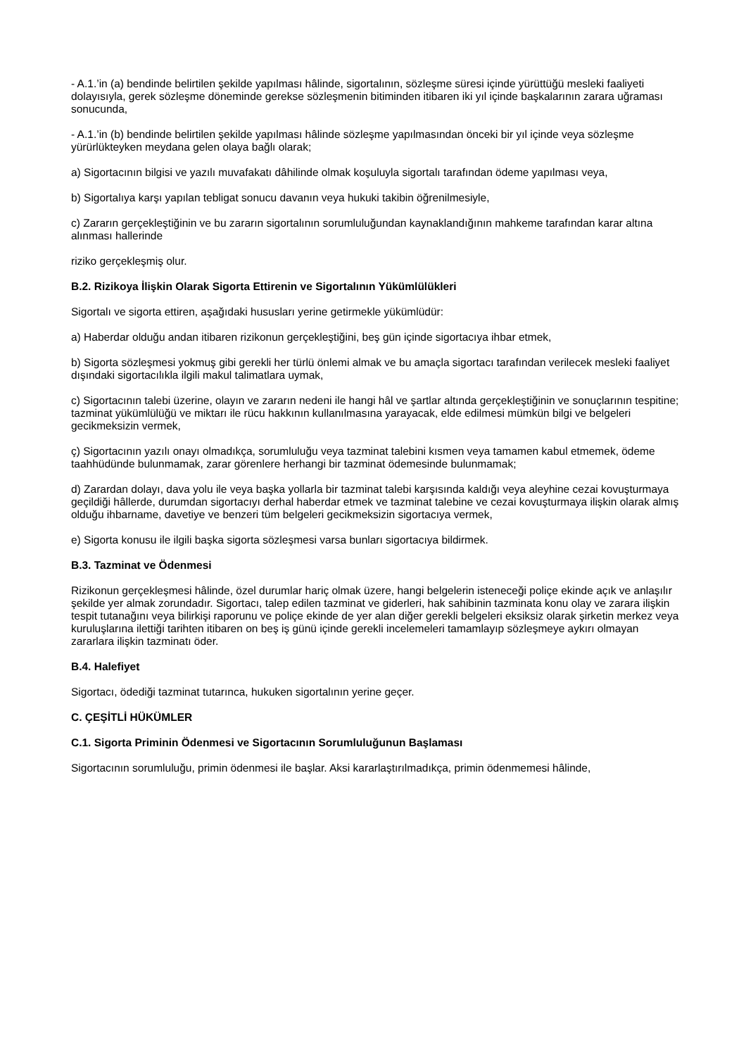- A.1.’in (a) bendinde belirtilen şekilde yapılması hâlinde, sigortalının, sözleşme süresi içinde yürüttüğü mesleki faaliyeti dolayısıyla, gerek sözleşme döneminde gerekse sözleşmenin bitiminden itibaren iki yıl içinde başkalarının zarara uğraması sonucunda,
- A.1.’in (b) bendinde belirtilen şekilde yapılması hâlinde sözleşme yapılmasından önceki bir yıl içinde veya sözleşme yürürlükteyken meydana gelen olaya bağlı olarak;
a) Sigortacının bilgisi ve yazılı muvafakatı dâhilinde olmak koşuluyla sigortalı tarafından ödeme yapılması veya,
b) Sigortalıya karşı yapılan tebligat sonucu davanın veya hukuki takibin öğrenilmesiyle,
c) Zararın gerçekleştiğinin ve bu zararın sigortalının sorumluluğundan kaynaklandığının mahkeme tarafından karar altına alınması hallerinde
riziko gerçekleşmiş olur.
B.2. Rizikoya İlişkin Olarak Sigorta Ettirenin ve Sigortalının Yükümlülükleri
Sigortalı ve sigorta ettiren, aşağıdaki hususları yerine getirmekle yükümlüdür:
a) Haberdar olduğu andan itibaren rizikonun gerçekleştiğini, beş gün içinde sigortacıya ihbar etmek,
b) Sigorta sözleşmesi yokmuş gibi gerekli her türlü önlemi almak ve bu amaçla sigortacı tarafından verilecek mesleki faaliyet dışındaki sigortacılıkla ilgili makul talimatlara uymak,
c) Sigortacının talebi üzerine, olayın ve zararın nedeni ile hangi hâl ve şartlar altında gerçekleştiğinin ve sonuçlarının tespitine; tazminat yükümlülüğü ve miktarı ile rücu hakkının kullanılmasına yarayacak, elde edilmesi mümkün bilgi ve belgeleri gecikmeksizin vermek,
ç) Sigortacının yazılı onayı olmadıkça, sorumluluğu veya tazminat talebini kısmen veya tamamen kabul etmemek, ödeme taahhüdünde bulunmamak, zarar görenlere herhangi bir tazminat ödemesinde bulunmamak;
d) Zarardan dolayı, dava yolu ile veya başka yollarla bir tazminat talebi karşısında kaldığı veya aleyhine cezai kovuşturmaya geçildiği hâllerde, durumdan sigortacıyı derhal haberdar etmek ve tazminat talebine ve cezai kovuşturmaya ilişkin olarak almış olduğu ihbarname, davetiye ve benzeri tüm belgeleri gecikmeksizin sigortacıya vermek,
e) Sigorta konusu ile ilgili başka sigorta sözleşmesi varsa bunları sigortacıya bildirmek.
B.3. Tazminat ve Ödenmesi
Rizikonun gerçekleşmesi hâlinde, özel durumlar hariç olmak üzere, hangi belgelerin isteneceği poliçe ekinde açık ve anlaşılır şekilde yer almak zorundadır. Sigortacı, talep edilen tazminat ve giderleri, hak sahibinin tazminata konu olay ve zarara ilişkin tespit tutanağını veya bilirkişi raporunu ve poliçe ekinde de yer alan diğer gerekli belgeleri eksiksiz olarak şirketin merkez veya kuruluşlarına ilettiği tarihten itibaren on beş iş günü içinde gerekli incelemeleri tamamlayıp sözleşmeye aykırı olmayan zararlara ilişkin tazminatı öder.
B.4. Halefiyet
Sigortacı, ödediği tazminat tutarınca, hukuken sigortalının yerine geçer.
C. ÇEŞİTLİ HÜKÜMLER
C.1. Sigorta Priminin Ödenmesi ve Sigortacının Sorumluluğunun Başlaması
Sigortacının sorumluluğu, primin ödenmesi ile başlar. Aksi kararlaştırılmadıkça, primin ödenmemesi hâlinde,